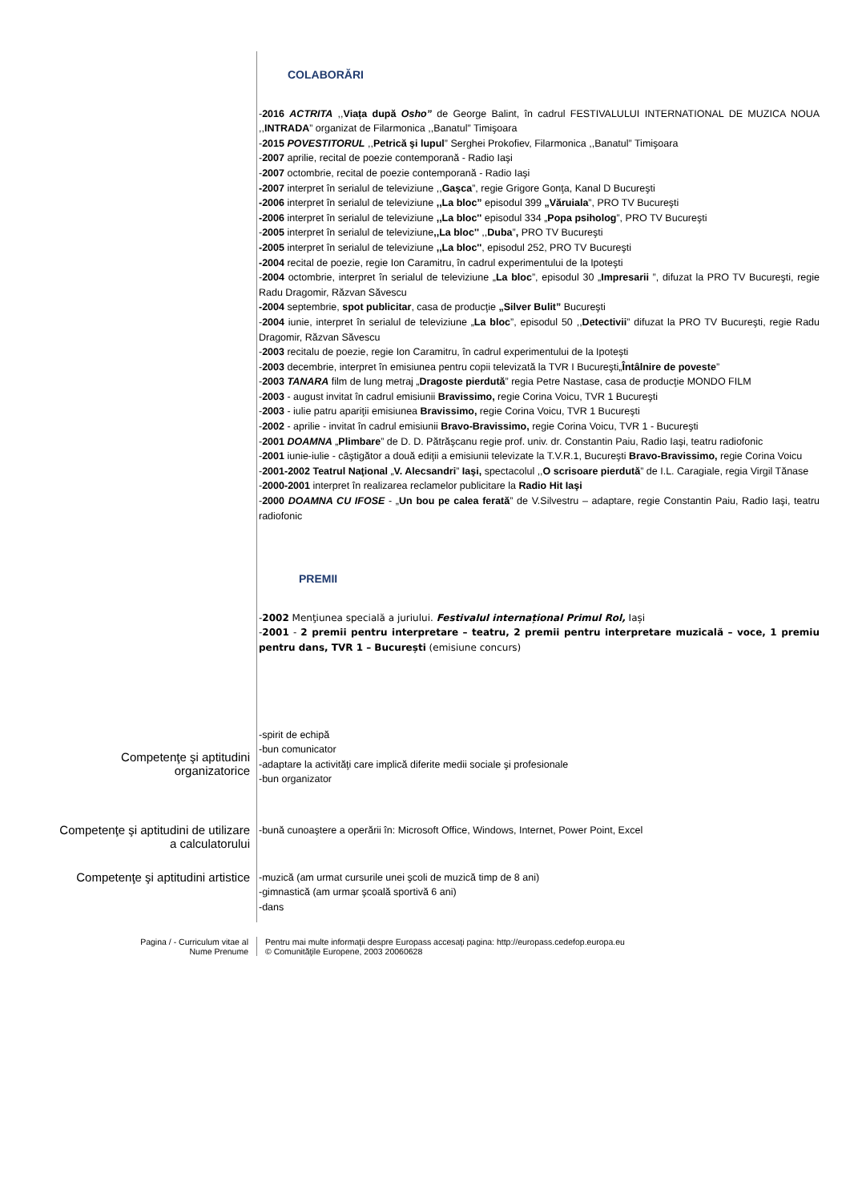COLABORĂRI
-2016 ACTRITA ,,Viața după Osho” de George Balint, în cadrul FESTIVALULUI INTERNATIONAL DE MUZICA NOUA ,,INTRADA” organizat de Filarmonica ,,Banatul” Timişoara
-2015 POVESTITORUL ,,Petrică şi lupul” Serghei Prokofiev, Filarmonica ,,Banatul” Timişoara
-2007 aprilie, recital de poezie contemporană - Radio Iaşi
-2007 octombrie, recital de poezie contemporană - Radio Iaşi
-2007 interpret în serialul de televiziune ,,Gaşca”, regie Grigore Gonţa, Kanal D Bucureşti
-2006 interpret în serialul de televiziune ,,La bloc” episodul 399 „Văruiala”, PRO TV Bucureşti
-2006 interpret în serialul de televiziune ,,La bloc'' episodul 334 „Popa psiholog”, PRO TV Bucureşti
-2005 interpret în serialul de televiziune,,La bloc'' ,,Duba”, PRO TV Bucureşti
-2005 interpret în serialul de televiziune ,,La bloc'', episodul 252, PRO TV Bucureşti
-2004 recital de poezie, regie Ion Caramitru, în cadrul experimentului de la Ipoteşti
-2004 octombrie, interpret în serialul de televiziune „La bloc”, episodul 30 „Impresarii ”, difuzat la PRO TV Bucureşti, regie Radu Dragomir, Răzvan Săvescu
-2004 septembrie, spot publicitar, casa de producţie „Silver Bulit” Bucureşti
-2004 iunie, interpret în serialul de televiziune „La bloc”, episodul 50 ,,Detectivii” difuzat la PRO TV Bucureşti, regie Radu Dragomir, Răzvan Săvescu
-2003 recitalu de poezie, regie Ion Caramitru, în cadrul experimentului de la Ipoteşti
-2003 decembrie, interpret în emisiunea pentru copii televizată la TVR I Bucureşti„Întâlnire de poveste”
-2003 TANARA film de lung metraj „Dragoste pierdută” regia Petre Nastase, casa de producţie MONDO FILM
-2003 - august invitat în cadrul emisiunii Bravissimo, regie Corina Voicu, TVR 1 Bucureşti
-2003 - iulie patru apariţii emisiunea Bravissimo, regie Corina Voicu, TVR 1 Bucureşti
-2002 - aprilie - invitat în cadrul emisiunii Bravo-Bravissimo, regie Corina Voicu, TVR 1 - Bucureşti
-2001 DOAMNA „Plimbare” de D. D. Pătrăşcanu regie prof. univ. dr. Constantin Paiu, Radio Iaşi, teatru radiofonic
-2001 iunie-iulie - câştigător a două ediţii a emisiunii televizate la T.V.R.1, Bucureşti Bravo-Bravissimo, regie Corina Voicu
-2001-2002 Teatrul Naţional „V. Alecsandri” Iaşi, spectacolul ,,O scrisoare pierdută” de I.L. Caragiale, regia Virgil Tănase
-2000-2001 interpret în realizarea reclamelor publicitare la Radio Hit Iaşi
-2000 DOAMNA CU IFOSE - „Un bou pe calea ferată” de V.Silvestru – adaptare, regie Constantin Paiu, Radio Iaşi, teatru radiofonic
PREMII
-2002 Menţiunea specială a juriului. Festivalul internațional Primul Rol, Iași
-2001 - 2 premii pentru interpretare – teatru, 2 premii pentru interpretare muzicală – voce, 1 premiu pentru dans, TVR 1 – București (emisiune concurs)
Competenţe şi aptitudini
organizatorice
-spirit de echipă
-bun comunicator
-adaptare la activităţi care implică diferite medii sociale şi profesionale
-bun organizator
Competenţe şi aptitudini de utilizare
a calculatorului
-bună cunoaştere a operării în: Microsoft Office, Windows, Internet, Power Point, Excel
Competenţe şi aptitudini artistice
-muzică (am urmat cursurile unei şcoli de muzică timp de 8 ani)
-gimnastică (am urmar şcoală sportivă 6 ani)
-dans
Pagina / - Curriculum vitae al
Nume Prenume
Pentru mai multe informaţii despre Europass accesaţi pagina: http://europass.cedefop.europa.eu
© Comunităţile Europene, 2003 20060628